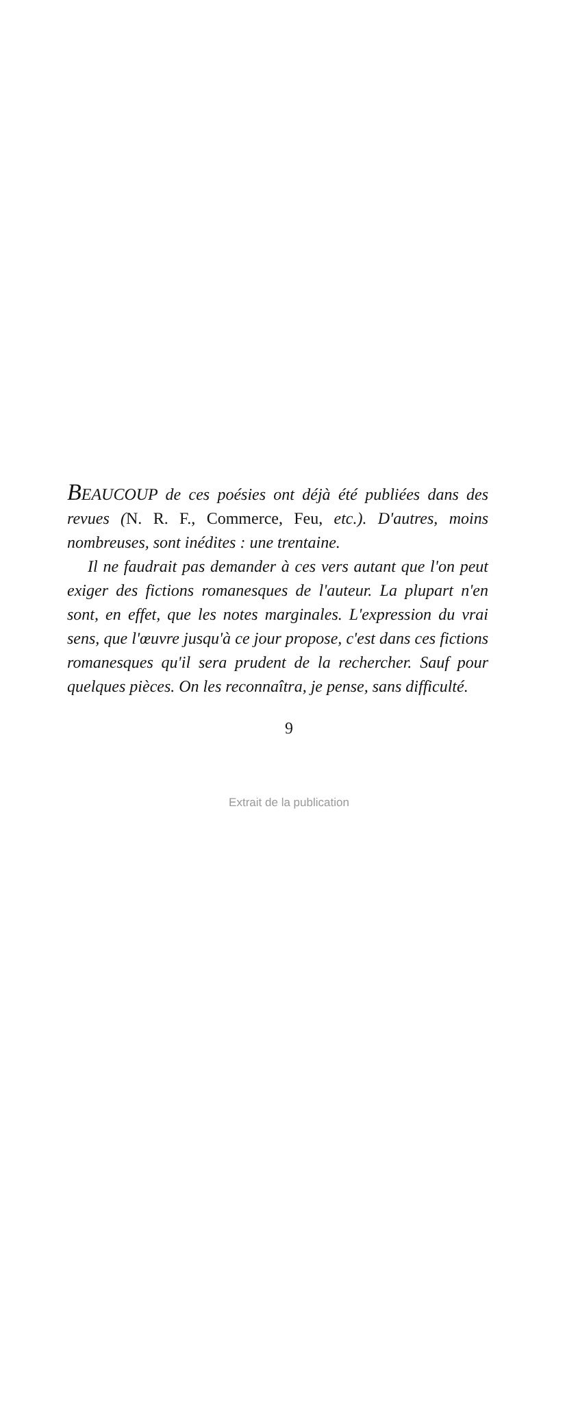BEAUCOUP de ces poésies ont déjà été publiées dans des revues (N. R. F., Commerce, Feu, etc.). D'autres, moins nombreuses, sont inédites : une trentaine.
Il ne faudrait pas demander à ces vers autant que l'on peut exiger des fictions romanesques de l'auteur. La plupart n'en sont, en effet, que les notes marginales. L'expression du vrai sens, que l'œuvre jusqu'à ce jour propose, c'est dans ces fictions romanesques qu'il sera prudent de la rechercher. Sauf pour quelques pièces. On les reconnaîtra, je pense, sans difficulté.
9
Extrait de la publication